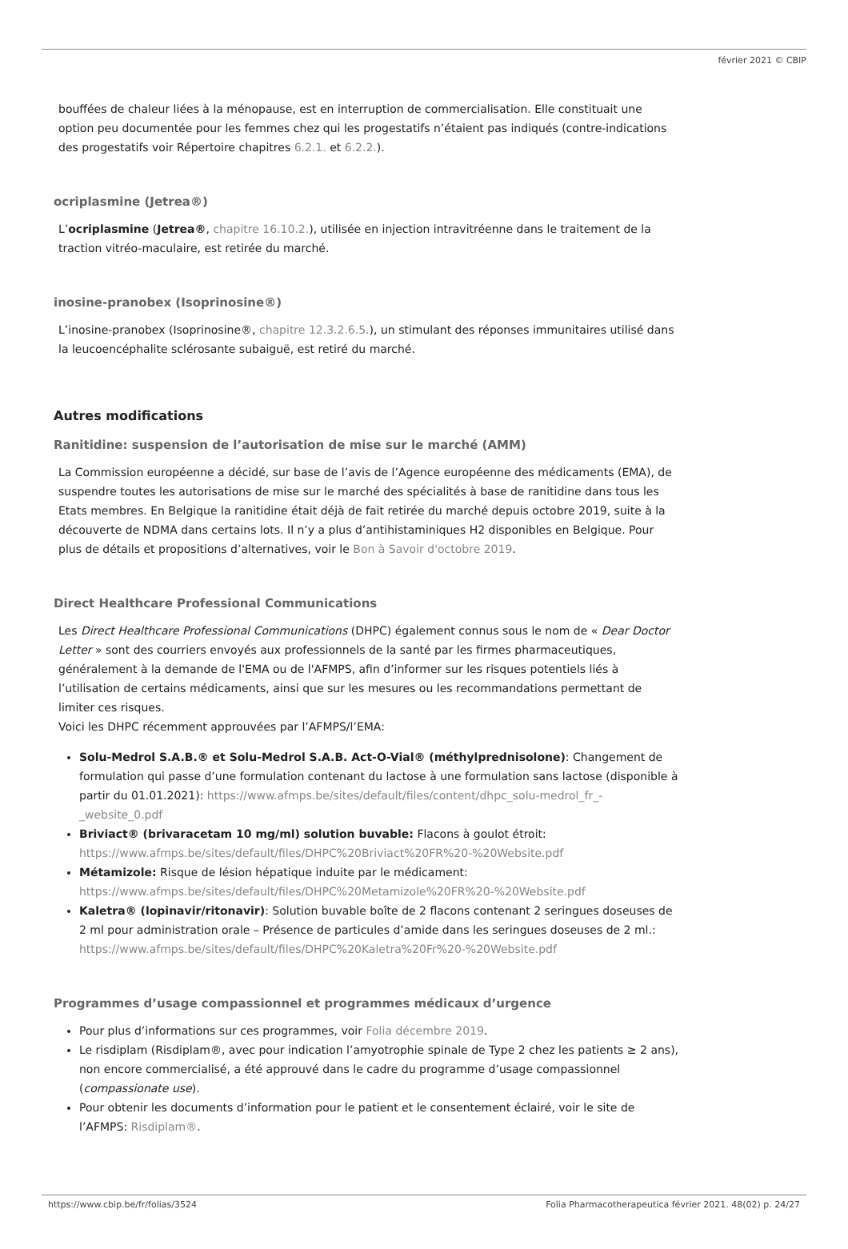février 2021 © CBIP
bouffées de chaleur liées à la ménopause, est en interruption de commercialisation. Elle constituait une option peu documentée pour les femmes chez qui les progestatifs n’étaient pas indiqués (contre-indications des progestatifs voir Répertoire chapitres 6.2.1. et 6.2.2.).
ocriplasmine (Jetrea®)
L’ocriplasmine (Jetrea®, chapitre 16.10.2.), utilisée en injection intravitréenne dans le traitement de la traction vitréo-maculaire, est retirée du marché.
inosine-pranobex (Isoprinosine®)
L’inosine-pranobex (Isoprinosine®, chapitre 12.3.2.6.5.), un stimulant des réponses immunitaires utilisé dans la leucoencéphalite sclérosante subaiguë, est retiré du marché.
Autres modifications
Ranitidine: suspension de l’autorisation de mise sur le marché (AMM)
La Commission européenne a décidé, sur base de l’avis de l’Agence européenne des médicaments (EMA), de suspendre toutes les autorisations de mise sur le marché des spécialités à base de ranitidine dans tous les Etats membres. En Belgique la ranitidine était déjà de fait retirée du marché depuis octobre 2019, suite à la découverte de NDMA dans certains lots. Il n’y a plus d’antihistaminiques H2 disponibles en Belgique. Pour plus de détails et propositions d’alternatives, voir le Bon à Savoir d'octobre 2019.
Direct Healthcare Professional Communications
Les Direct Healthcare Professional Communications (DHPC) également connus sous le nom de « Dear Doctor Letter » sont des courriers envoyés aux professionnels de la santé par les firmes pharmaceutiques, généralement à la demande de l'EMA ou de l'AFMPS, afin d’informer sur les risques potentiels liés à l’utilisation de certains médicaments, ainsi que sur les mesures ou les recommandations permettant de limiter ces risques.
Voici les DHPC récemment approuvées par l’AFMPS/l’EMA:
Solu-Medrol S.A.B.® et Solu-Medrol S.A.B. Act-O-Vial® (méthylprednisolone): Changement de formulation qui passe d’une formulation contenant du lactose à une formulation sans lactose (disponible à partir du 01.01.2021): https://www.afmps.be/sites/default/files/content/dhpc_solu-medrol_fr_-_website_0.pdf
Briviact® (brivaracetam 10 mg/ml) solution buvable: Flacons à goulot étroit: https://www.afmps.be/sites/default/files/DHPC%20Briviact%20FR%20-%20Website.pdf
Métamizole: Risque de lésion hépatique induite par le médicament: https://www.afmps.be/sites/default/files/DHPC%20Metamizole%20FR%20-%20Website.pdf
Kaletra® (lopinavir/ritonavir): Solution buvable boîte de 2 flacons contenant 2 seringues doseuses de 2 ml pour administration orale – Présence de particules d’amide dans les seringues doseuses de 2 ml.: https://www.afmps.be/sites/default/files/DHPC%20Kaletra%20Fr%20-%20Website.pdf
Programmes d’usage compassionnel et programmes médicaux d’urgence
Pour plus d’informations sur ces programmes, voir Folia décembre 2019.
Le risdiplam (Risdiplam®, avec pour indication l’amyotrophie spinale de Type 2 chez les patients ≥ 2 ans), non encore commercialisé, a été approuvé dans le cadre du programme d’usage compassionnel (compassionate use).
Pour obtenir les documents d’information pour le patient et le consentement éclairé, voir le site de l’AFMPS: Risdiplam®.
https://www.cbip.be/fr/folias/3524 Folia Pharmacotherapeutica février 2021. 48(02) p. 24/27